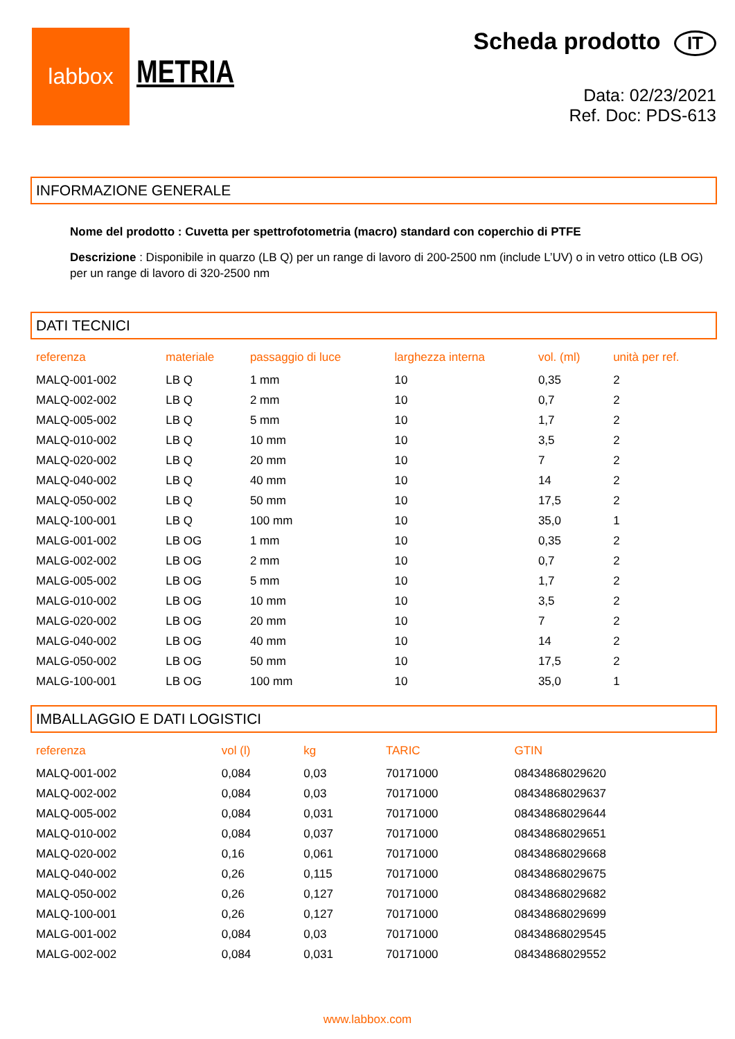labbox
METRIA
Scheda prodotto IT
Data: 02/23/2021
Ref. Doc: PDS-613
INFORMAZIONE GENERALE
Nome del prodotto : Cuvetta per spettrofotometria (macro) standard con coperchio di PTFE
Descrizione : Disponibile in quarzo (LB Q) per un range di lavoro di 200-2500 nm (include L’UV) o in vetro ottico (LB OG) per un range di lavoro di 320-2500 nm
DATI TECNICI
| referenza | materiale | passaggio di luce | larghezza interna | vol. (ml) | unità per ref. |
| --- | --- | --- | --- | --- | --- |
| MALQ-001-002 | LB Q | 1 mm | 10 | 0,35 | 2 |
| MALQ-002-002 | LB Q | 2 mm | 10 | 0,7 | 2 |
| MALQ-005-002 | LB Q | 5 mm | 10 | 1,7 | 2 |
| MALQ-010-002 | LB Q | 10 mm | 10 | 3,5 | 2 |
| MALQ-020-002 | LB Q | 20 mm | 10 | 7 | 2 |
| MALQ-040-002 | LB Q | 40 mm | 10 | 14 | 2 |
| MALQ-050-002 | LB Q | 50 mm | 10 | 17,5 | 2 |
| MALQ-100-001 | LB Q | 100 mm | 10 | 35,0 | 1 |
| MALG-001-002 | LB OG | 1 mm | 10 | 0,35 | 2 |
| MALG-002-002 | LB OG | 2 mm | 10 | 0,7 | 2 |
| MALG-005-002 | LB OG | 5 mm | 10 | 1,7 | 2 |
| MALG-010-002 | LB OG | 10 mm | 10 | 3,5 | 2 |
| MALG-020-002 | LB OG | 20 mm | 10 | 7 | 2 |
| MALG-040-002 | LB OG | 40 mm | 10 | 14 | 2 |
| MALG-050-002 | LB OG | 50 mm | 10 | 17,5 | 2 |
| MALG-100-001 | LB OG | 100 mm | 10 | 35,0 | 1 |
IMBALLAGGIO E DATI LOGISTICI
| referenza | vol (l) | kg | TARIC | GTIN |
| --- | --- | --- | --- | --- |
| MALQ-001-002 | 0,084 | 0,03 | 70171000 | 08434868029620 |
| MALQ-002-002 | 0,084 | 0,03 | 70171000 | 08434868029637 |
| MALQ-005-002 | 0,084 | 0,031 | 70171000 | 08434868029644 |
| MALQ-010-002 | 0,084 | 0,037 | 70171000 | 08434868029651 |
| MALQ-020-002 | 0,16 | 0,061 | 70171000 | 08434868029668 |
| MALQ-040-002 | 0,26 | 0,115 | 70171000 | 08434868029675 |
| MALQ-050-002 | 0,26 | 0,127 | 70171000 | 08434868029682 |
| MALQ-100-001 | 0,26 | 0,127 | 70171000 | 08434868029699 |
| MALG-001-002 | 0,084 | 0,03 | 70171000 | 08434868029545 |
| MALG-002-002 | 0,084 | 0,031 | 70171000 | 08434868029552 |
www.labbox.com